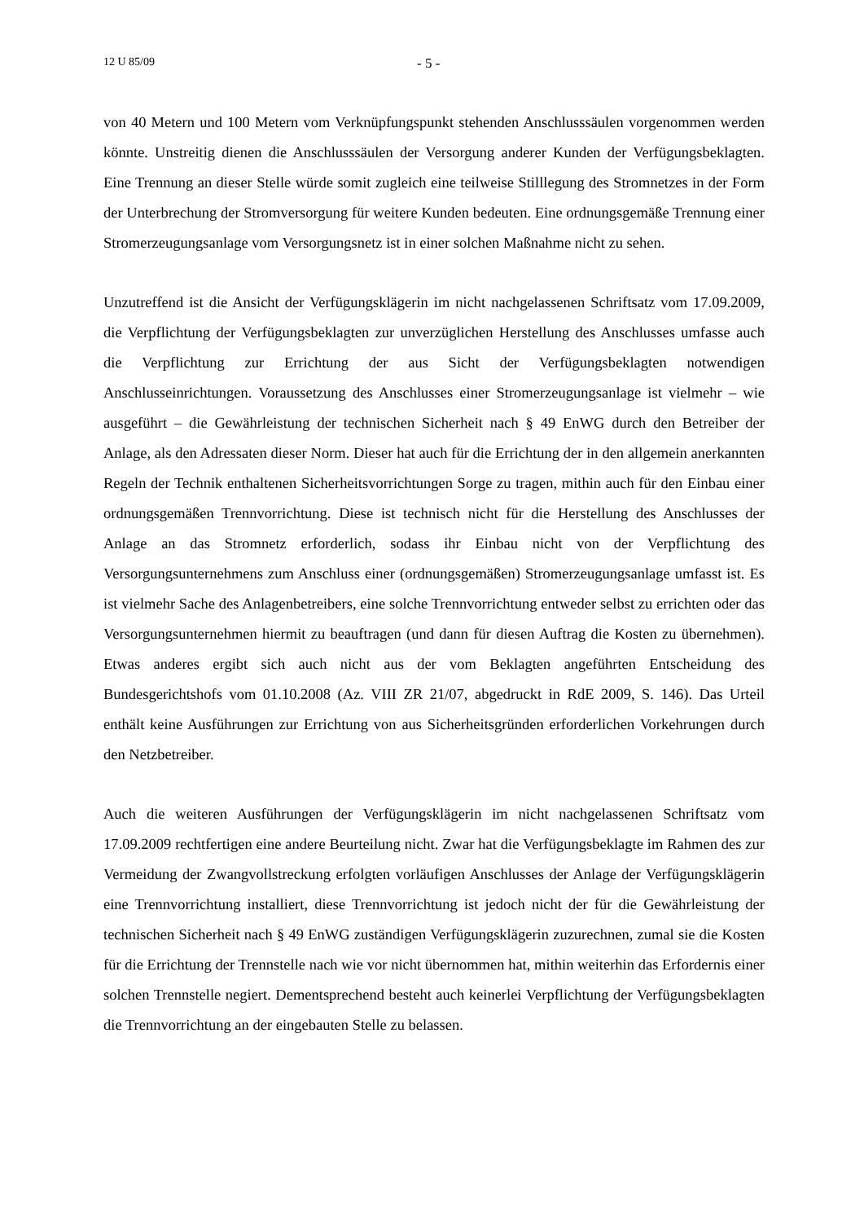12 U 85/09 - 5 -
von 40 Metern und 100 Metern vom Verknüpfungspunkt stehenden Anschlusssäulen vorgenommen werden könnte. Unstreitig dienen die Anschlusssäulen der Versorgung anderer Kunden der Verfügungsbeklagten. Eine Trennung an dieser Stelle würde somit zugleich eine teilweise Stilllegung des Stromnetzes in der Form der Unterbrechung der Stromversorgung für weitere Kunden bedeuten. Eine ordnungsgemäße Trennung einer Stromerzeugungsanlage vom Versorgungsnetz ist in einer solchen Maßnahme nicht zu sehen.
Unzutreffend ist die Ansicht der Verfügungsklägerin im nicht nachgelassenen Schriftsatz vom 17.09.2009, die Verpflichtung der Verfügungsbeklagten zur unverzüglichen Herstellung des Anschlusses umfasse auch die Verpflichtung zur Errichtung der aus Sicht der Verfügungsbeklagten notwendigen Anschlusseinrichtungen. Voraussetzung des Anschlusses einer Stromerzeugungsanlage ist vielmehr – wie ausgeführt – die Gewährleistung der technischen Sicherheit nach § 49 EnWG durch den Betreiber der Anlage, als den Adressaten dieser Norm. Dieser hat auch für die Errichtung der in den allgemein anerkannten Regeln der Technik enthaltenen Sicherheitsvorrichtungen Sorge zu tragen, mithin auch für den Einbau einer ordnungsgemäßen Trennvorrichtung. Diese ist technisch nicht für die Herstellung des Anschlusses der Anlage an das Stromnetz erforderlich, sodass ihr Einbau nicht von der Verpflichtung des Versorgungsunternehmens zum Anschluss einer (ordnungsgemäßen) Stromerzeugungsanlage umfasst ist. Es ist vielmehr Sache des Anlagenbetreibers, eine solche Trennvorrichtung entweder selbst zu errichten oder das Versorgungsunternehmen hiermit zu beauftragen (und dann für diesen Auftrag die Kosten zu übernehmen). Etwas anderes ergibt sich auch nicht aus der vom Beklagten angeführten Entscheidung des Bundesgerichtshofs vom 01.10.2008 (Az. VIII ZR 21/07, abgedruckt in RdE 2009, S. 146). Das Urteil enthält keine Ausführungen zur Errichtung von aus Sicherheitsgründen erforderlichen Vorkehrungen durch den Netzbetreiber.
Auch die weiteren Ausführungen der Verfügungsklägerin im nicht nachgelassenen Schriftsatz vom 17.09.2009 rechtfertigen eine andere Beurteilung nicht. Zwar hat die Verfügungsbeklagte im Rahmen des zur Vermeidung der Zwangvollstreckung erfolgten vorläufigen Anschlusses der Anlage der Verfügungsklägerin eine Trennvorrichtung installiert, diese Trennvorrichtung ist jedoch nicht der für die Gewährleistung der technischen Sicherheit nach § 49 EnWG zuständigen Verfügungsklägerin zuzurechnen, zumal sie die Kosten für die Errichtung der Trennstelle nach wie vor nicht übernommen hat, mithin weiterhin das Erfordernis einer solchen Trennstelle negiert. Dementsprechend besteht auch keinerlei Verpflichtung der Verfügungsbeklagten die Trennvorrichtung an der eingebauten Stelle zu belassen.